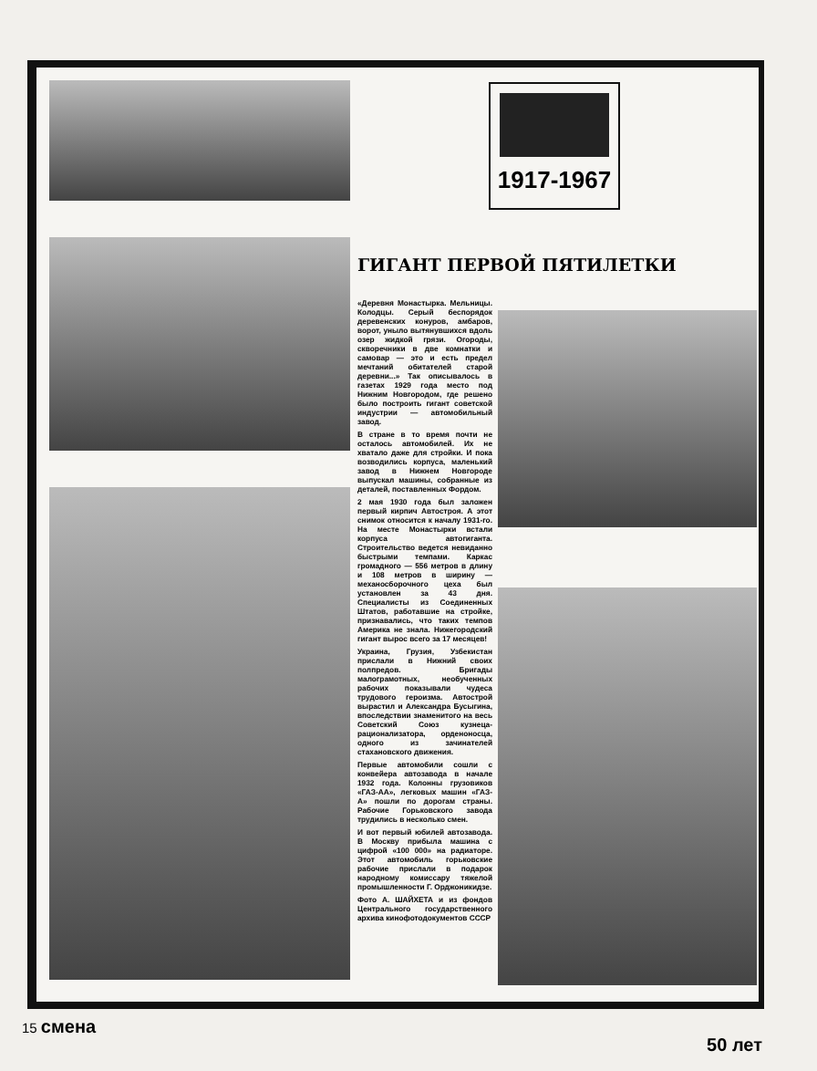ГИГАНТ ПЕРВОЙ ПЯТИЛЕТКИ
«Деревня Монастырка. Мельницы. Колодцы. Серый беспорядок деревенских конуров, амбаров, ворот, уныло вытянувшихся вдоль озер жидкой грязи. Огороды, скворечники в две комнатки и самовар — это и есть предел мечтаний обитателей старой деревни...» Так описывалось в газетах 1929 года место под Нижним Новгородом, где решено было построить гигант советской индустрии — автомобильный завод.
В стране в то время почти не осталось автомобилей. Их не хватало даже для стройки. И пока возводились корпуса, маленький завод в Нижнем Новгороде выпускал машины, собранные из деталей, поставленных Фордом.
2 мая 1930 года был заложен первый кирпич Автостроя. А этот снимок относится к началу 1931-го. На месте Монастырки встали корпуса автогиганта. Строительство ведется невиданно быстрыми темпами. Каркас громадного — 556 метров в длину и 108 метров в ширину — механосборочного цеха был установлен за 43 дня. Специалисты из Соединенных Штатов, работавшие на стройке, признавались, что таких темпов Америка не знала. Нижегородский гигант вырос всего за 17 месяцев!
Украина, Грузия, Узбекистан прислали в Нижний своих полпредов. Бригады малограмотных, необученных рабочих показывали чудеса трудового героизма. Автострой вырастил и Александра Бусыгина, впоследствии знаменитого на весь Советский Союз кузнеца-рационализатора, орденоносца, одного из зачинателей стахановского движения.
Первые автомобили сошли с конвейера автозавода в начале 1932 года. Колонны грузовиков «ГАЗ-АА», легковых машин «ГАЗ-А» пошли по дорогам страны. Рабочие Горьковского завода трудились в несколько смен.
И вот первый юбилей автозавода. В Москву прибыла машина с цифрой «100 000» на радиаторе. Этот автомобиль горьковские рабочие прислали в подарок народному комиссару тяжелой промышленности Г. Орджоникидзе.
Фото А. ШАЙХЕТА и из фондов Центрального государственного архива кинофотодокументов СССР
1917-1967
15 смена
50 лет